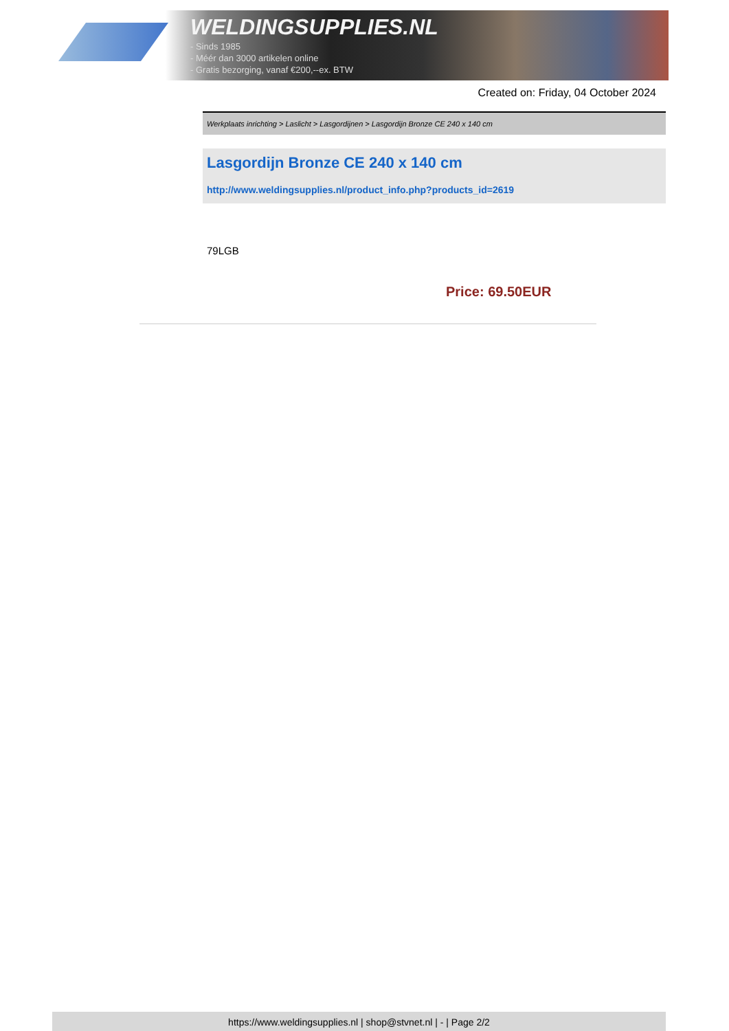WELDINGSUPPLIES.NL
- Sinds 1985
- Méér dan 3000 artikelen online
- Gratis bezorging, vanaf €200,--ex. BTW
Created on: Friday, 04 October 2024
Werkplaats inrichting > Laslicht > Lasgordijnen > Lasgordijn Bronze CE 240 x 140 cm
Lasgordijn Bronze CE 240 x 140 cm
http://www.weldingsupplies.nl/product_info.php?products_id=2619
79LGB
Price: 69.50EUR
https://www.weldingsupplies.nl | shop@stvnet.nl | - | Page 2/2